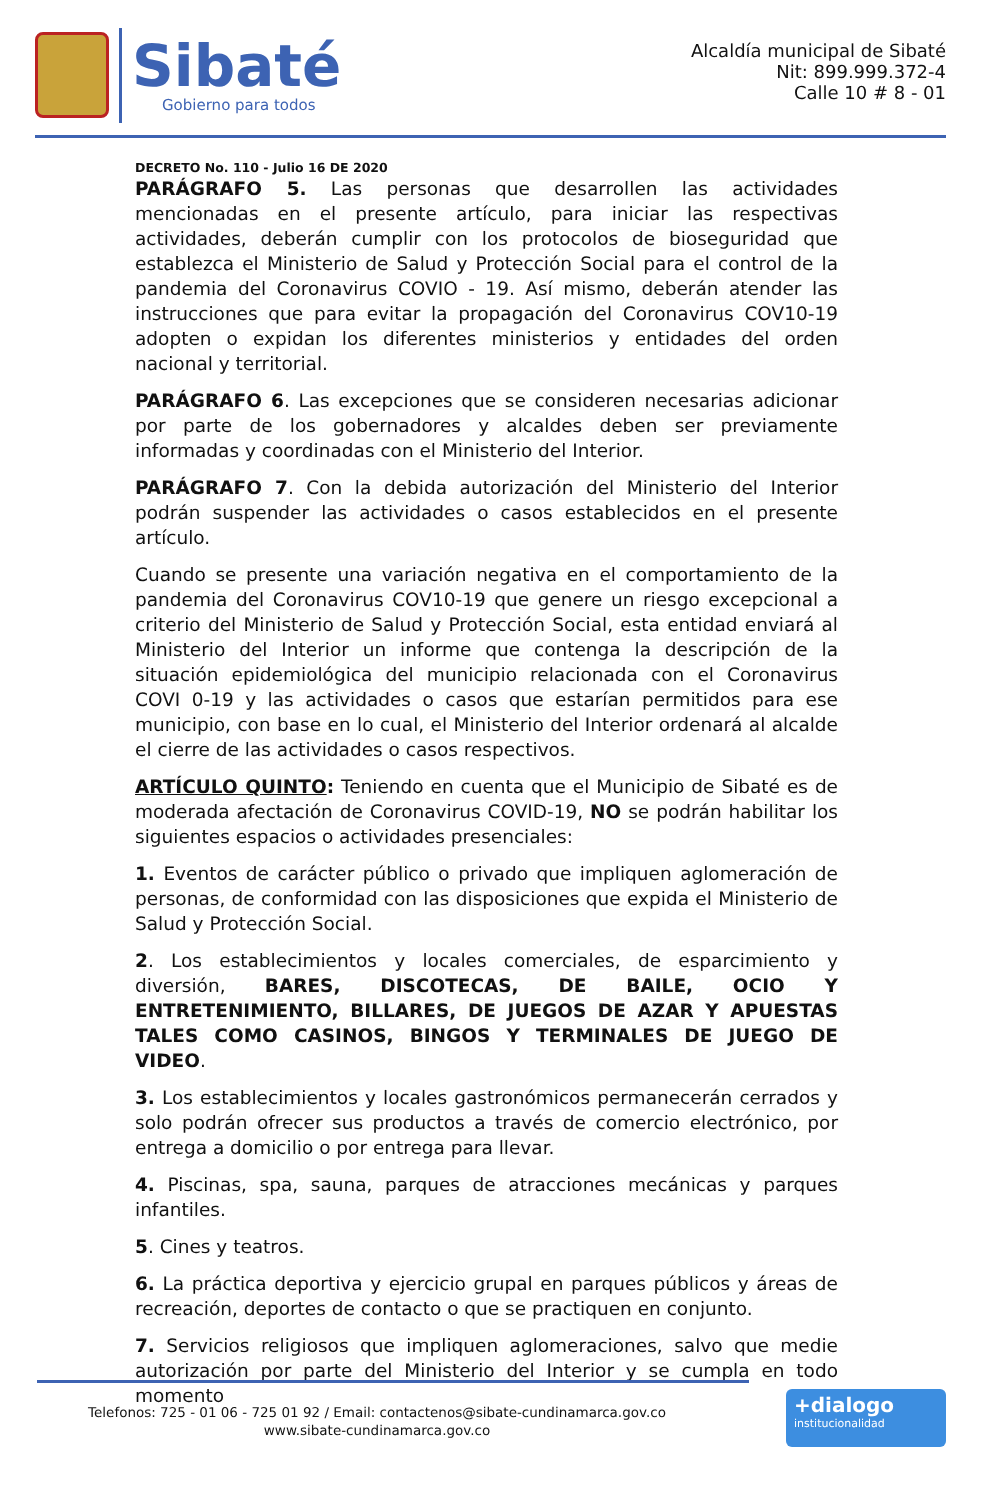Sibaté
Gobierno para todos
Alcaldía municipal de Sibaté
Nit: 899.999.372-4
Calle 10 # 8 - 01
DECRETO No. 110 - Julio 16 DE 2020
PARÁGRAFO 5. Las personas que desarrollen las actividades mencionadas en el presente artículo, para iniciar las respectivas actividades, deberán cumplir con los protocolos de bioseguridad que establezca el Ministerio de Salud y Protección Social para el control de la pandemia del Coronavirus COVIO - 19. Así mismo, deberán atender las instrucciones que para evitar la propagación del Coronavirus COV10-19 adopten o expidan los diferentes ministerios y entidades del orden nacional y territorial.
PARÁGRAFO 6. Las excepciones que se consideren necesarias adicionar por parte de los gobernadores y alcaldes deben ser previamente informadas y coordinadas con el Ministerio del Interior.
PARÁGRAFO 7. Con la debida autorización del Ministerio del Interior podrán suspender las actividades o casos establecidos en el presente artículo.
Cuando se presente una variación negativa en el comportamiento de la pandemia del Coronavirus COV10-19 que genere un riesgo excepcional a criterio del Ministerio de Salud y Protección Social, esta entidad enviará al Ministerio del Interior un informe que contenga la descripción de la situación epidemiológica del municipio relacionada con el Coronavirus COVI 0-19 y las actividades o casos que estarían permitidos para ese municipio, con base en lo cual, el Ministerio del Interior ordenará al alcalde el cierre de las actividades o casos respectivos.
ARTÍCULO QUINTO: Teniendo en cuenta que el Municipio de Sibaté es de moderada afectación de Coronavirus COVID-19, NO se podrán habilitar los siguientes espacios o actividades presenciales:
1. Eventos de carácter público o privado que impliquen aglomeración de personas, de conformidad con las disposiciones que expida el Ministerio de Salud y Protección Social.
2. Los establecimientos y locales comerciales, de esparcimiento y diversión, BARES, DISCOTECAS, DE BAILE, OCIO Y ENTRETENIMIENTO, BILLARES, DE JUEGOS DE AZAR Y APUESTAS TALES COMO CASINOS, BINGOS Y TERMINALES DE JUEGO DE VIDEO.
3. Los establecimientos y locales gastronómicos permanecerán cerrados y solo podrán ofrecer sus productos a través de comercio electrónico, por entrega a domicilio o por entrega para llevar.
4. Piscinas, spa, sauna, parques de atracciones mecánicas y parques infantiles.
5. Cines y teatros.
6. La práctica deportiva y ejercicio grupal en parques públicos y áreas de recreación, deportes de contacto o que se practiquen en conjunto.
7. Servicios religiosos que impliquen aglomeraciones, salvo que medie autorización por parte del Ministerio del Interior y se cumpla en todo momento
Telefonos: 725 - 01 06 - 725 01 92 / Email: contactenos@sibate-cundinamarca.gov.co
www.sibate-cundinamarca.gov.co
+dialogo
institucionalidad